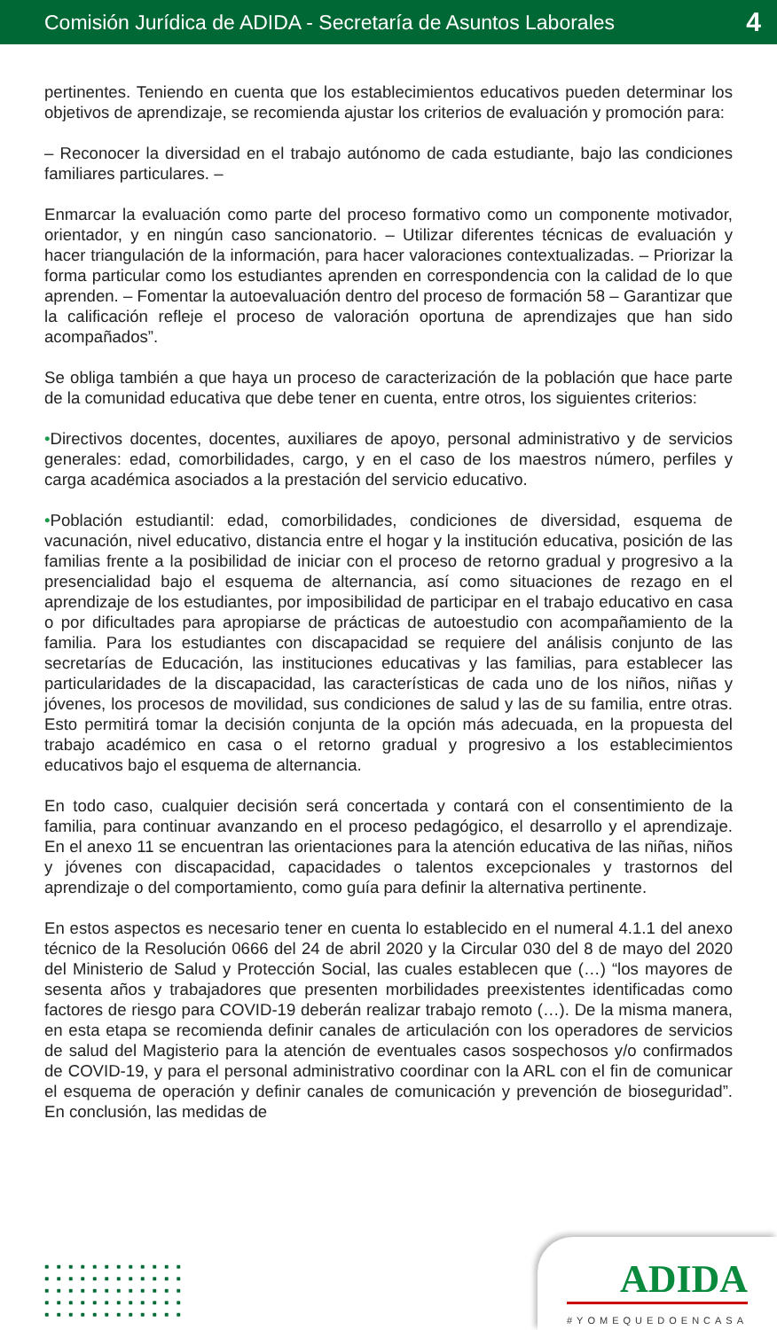Comisión Jurídica de ADIDA - Secretaría de Asuntos Laborales 4
pertinentes. Teniendo en cuenta que los establecimientos educativos pueden determinar los objetivos de aprendizaje, se recomienda ajustar los criterios de evaluación y promoción para:
– Reconocer la diversidad en el trabajo autónomo de cada estudiante, bajo las condiciones familiares particulares. –
Enmarcar la evaluación como parte del proceso formativo como un componente motivador, orientador, y en ningún caso sancionatorio. – Utilizar diferentes técnicas de evaluación y hacer triangulación de la información, para hacer valoraciones contextualizadas. – Priorizar la forma particular como los estudiantes aprenden en correspondencia con la calidad de lo que aprenden. – Fomentar la autoevaluación dentro del proceso de formación 58 – Garantizar que la calificación refleje el proceso de valoración oportuna de aprendizajes que han sido acompañados”.
Se obliga también a que haya un proceso de caracterización de la población que hace parte de la comunidad educativa que debe tener en cuenta, entre otros, los siguientes criterios:
•Directivos docentes, docentes, auxiliares de apoyo, personal administrativo y de servicios generales: edad, comorbilidades, cargo, y en el caso de los maestros número, perfiles y carga académica asociados a la prestación del servicio educativo.
•Población estudiantil: edad, comorbilidades, condiciones de diversidad, esquema de vacunación, nivel educativo, distancia entre el hogar y la institución educativa, posición de las familias frente a la posibilidad de iniciar con el proceso de retorno gradual y progresivo a la presencialidad bajo el esquema de alternancia, así como situaciones de rezago en el aprendizaje de los estudiantes, por imposibilidad de participar en el trabajo educativo en casa o por dificultades para apropiarse de prácticas de autoestudio con acompañamiento de la familia. Para los estudiantes con discapacidad se requiere del análisis conjunto de las secretarías de Educación, las instituciones educativas y las familias, para establecer las particularidades de la discapacidad, las características de cada uno de los niños, niñas y jóvenes, los procesos de movilidad, sus condiciones de salud y las de su familia, entre otras. Esto permitirá tomar la decisión conjunta de la opción más adecuada, en la propuesta del trabajo académico en casa o el retorno gradual y progresivo a los establecimientos educativos bajo el esquema de alternancia.
En todo caso, cualquier decisión será concertada y contará con el consentimiento de la familia, para continuar avanzando en el proceso pedagógico, el desarrollo y el aprendizaje. En el anexo 11 se encuentran las orientaciones para la atención educativa de las niñas, niños y jóvenes con discapacidad, capacidades o talentos excepcionales y trastornos del aprendizaje o del comportamiento, como guía para definir la alternativa pertinente.
En estos aspectos es necesario tener en cuenta lo establecido en el numeral 4.1.1 del anexo técnico de la Resolución 0666 del 24 de abril 2020 y la Circular 030 del 8 de mayo del 2020 del Ministerio de Salud y Protección Social, las cuales establecen que (…) “los mayores de sesenta años y trabajadores que presenten morbilidades preexistentes identificadas como factores de riesgo para COVID-19 deberán realizar trabajo remoto (…). De la misma manera, en esta etapa se recomienda definir canales de articulación con los operadores de servicios de salud del Magisterio para la atención de eventuales casos sospechosos y/o confirmados de COVID-19, y para el personal administrativo coordinar con la ARL con el fin de comunicar el esquema de operación y definir canales de comunicación y prevención de bioseguridad”. En conclusión, las medidas de
ADIDA
#YOMEQUEDOENCASA